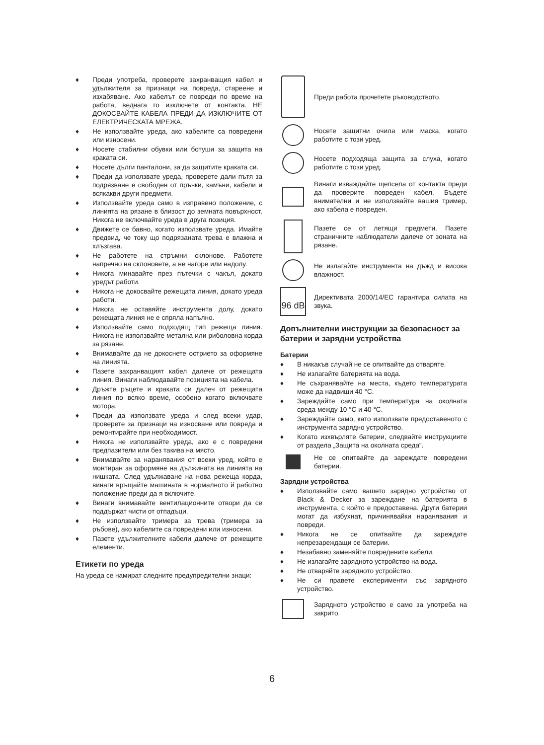♦ Преди употреба, проверете захранващия кабел и удължителя за признаци на повреда, стареене и изхабяване. Ако кабелът се повреди по време на работа, веднага го изключете от контакта. НЕ ДОКОСВАЙТЕ КАБЕЛА ПРЕДИ ДА ИЗКЛЮЧИТЕ ОТ ЕЛЕКТРИЧЕСКАТА МРЕЖА.
♦ Не използвайте уреда, ако кабелите са повредени или износени.
♦ Носете стабилни обувки или ботуши за защита на краката си.
♦ Носете дълги панталони, за да защитите краката си.
♦ Преди да използвате уреда, проверете дали пътя за подрязване е свободен от пръчки, камъни, кабели и всякакви други предмети.
♦ Използвайте уреда само в изправено положение, с линията на рязане в близост до земната повърхност. Никога не включвайте уреда в друга позиция.
♦ Движете се бавно, когато използвате уреда. Имайте предвид, че току що подрязаната трева е влажна и хлъзгава.
♦ Не работете на стръмни склонове. Работете напречно на склоновете, а не нагоре или надолу.
♦ Никога минавайте през пътечки с чакъл, докато уредът работи.
♦ Никога не докосвайте режещата линия, докато уреда работи.
♦ Никога не оставяйте инструмента долу, докато режещата линия не е спряла напълно.
♦ Използвайте само подходящ тип режеща линия. Никога не използвайте метална или риболовна корда за рязане.
♦ Внимавайте да не докоснете острието за оформяне на линията.
♦ Пазете захранващият кабел далече от режещата линия. Винаги наблюдавайте позицията на кабела.
♦ Дръжте ръцете и краката си далеч от режещата линия по всяко време, особено когато включвате мотора.
♦ Преди да използвате уреда и след всеки удар, проверете за признаци на износване или повреда и ремонтирайте при необходимост.
♦ Никога не използвайте уреда, ако е с повредени предпазители или без такива на място.
♦ Внимавайте за наранявания от всеки уред, който е монтиран за оформяне на дължината на линията на нишката. След удължаване на нова режеща корда, винаги връщайте машината в нормалното й работно положение преди да я включите.
♦ Винаги внимавайте вентилационните отвори да се поддържат чисти от отпадъци.
♦ Не използвайте тримера за трева (тримера за ръбове), ако кабелите са повредени или износени.
♦ Пазете удължителните кабели далече от режещите елементи.
Етикети по уреда
На уреда се намират следните предупредителни знаци:
Преди работа прочетете ръководството.
Носете защитни очила или маска, когато работите с този уред.
Носете подходяща защита за слуха, когато работите с този уред.
Винаги изваждайте щепсела от контакта преди да проверите повреден кабел. Бъдете внимателни и не използвайте вашия тример, ако кабела е повреден.
Пазете се от летящи предмети. Пазете страничните наблюдатели далече от зоната на рязане.
Не излагайте инструмента на дъжд и висока влажност.
96 dB
Директивата 2000/14/EC гарантира силата на звука.
Допълнителни инструкции за безопасност за батерии и зарядни устройства
Батерии
♦ В никакъв случай не се опитвайте да отваряте.
♦ Не излагайте батерията на вода.
♦ Не съхранявайте на места, където температурата може да надвиши 40 °C.
♦ Зареждайте само при температура на околната среда между 10 °C и 40 °C.
♦ Зареждайте само, като използвате предоставеното с инструмента зарядно устройство.
♦ Когато изхвърляте батерии, следвайте инструкциите от раздела „Защита на околната среда“.
Не се опитвайте да зареждате повредени батерии.
Зарядни устройства
♦ Използвайте само вашето зарядно устройство от Black & Decker за зареждане на батерията в инструмента, с който е предоставена. Други батерии могат да избухнат, причинявайки наранявания и повреди.
♦ Никога не се опитвайте да зареждате непрезареждащи се батерии.
♦ Незабавно заменяйте повредените кабели.
♦ Не излагайте зарядното устройство на вода.
♦ Не отваряйте зарядното устройство.
♦ Не си правете експерименти със зарядното устройство.
Зарядното устройство е само за употреба на закрито.
6